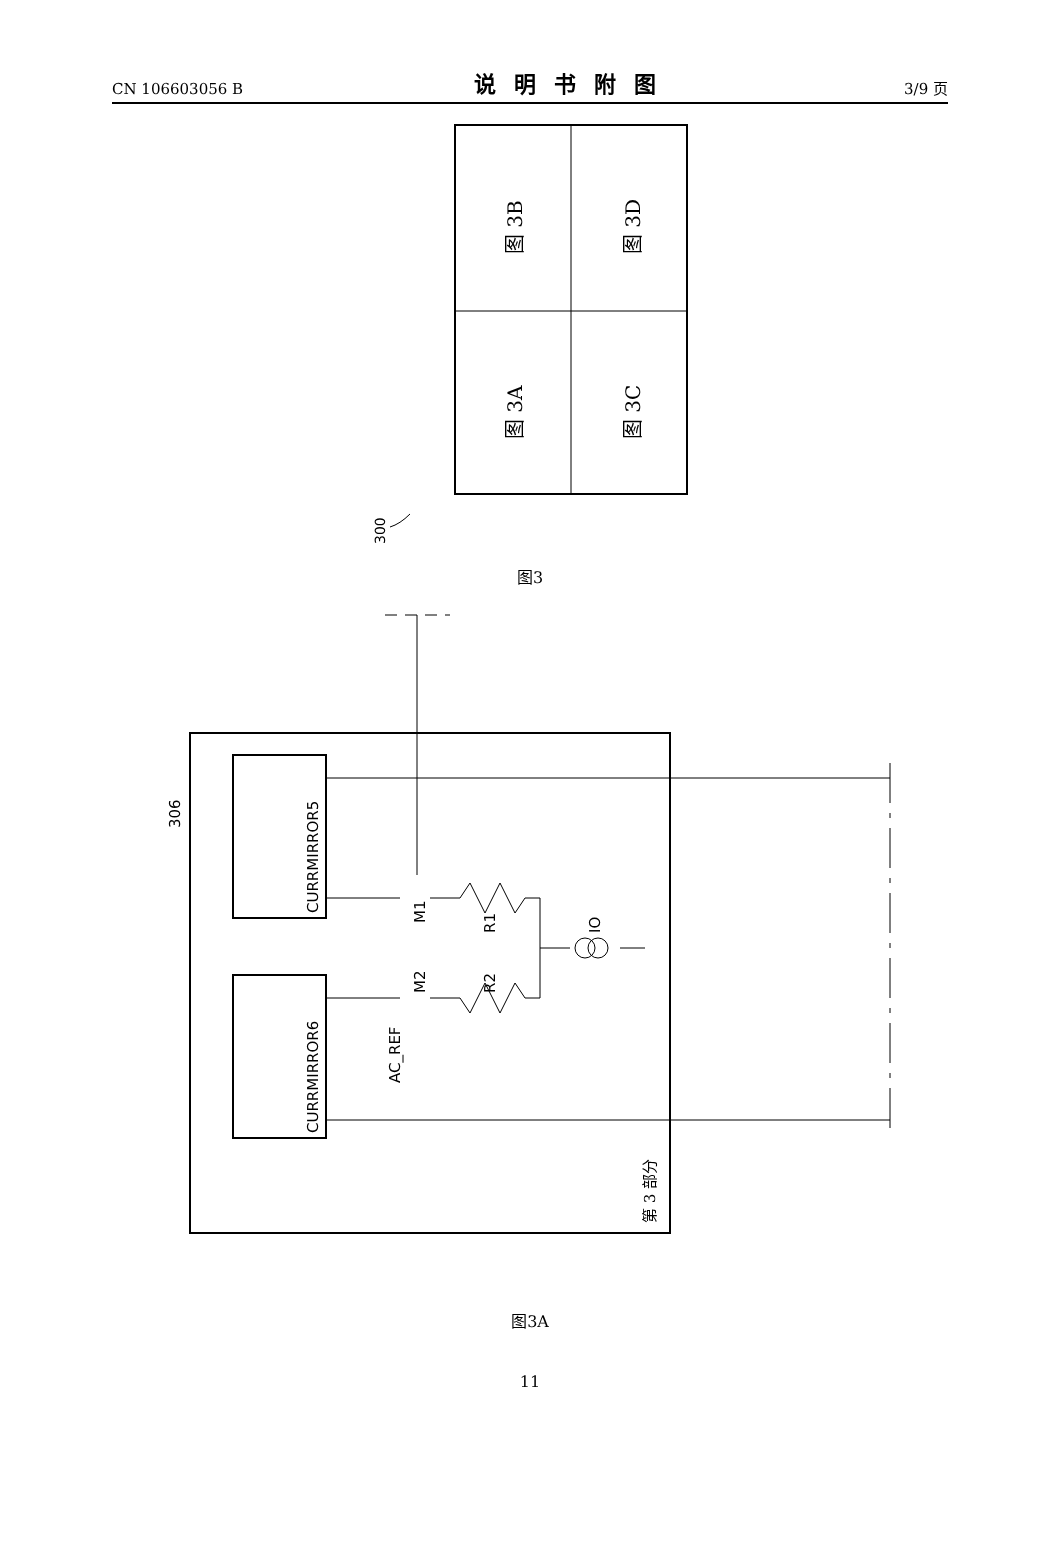CN 106603056 B 说明书附图 3/9 页
图 3B
图 3D
图 3A
图 3C
300
图3
CURRMIRROR5
CURRMIRROR6
M1
M2
R1
R2
IO
AC_REF
306
第 3 部分
图3A
11